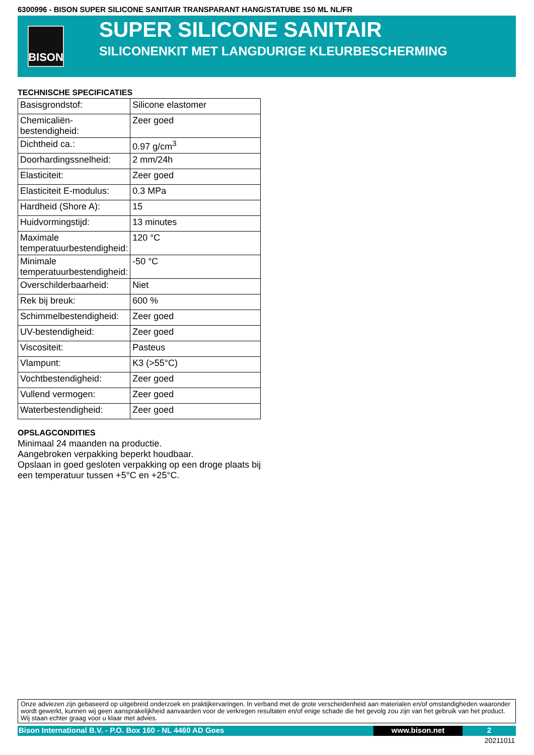6300996 - BISON SUPER SILICONE SANITAIR TRANSPARANT HANG/STATUBE 150 ML NL/FR
BISON
SUPER SILICONE SANITAIR
SILICONENKIT MET LANGDURIGE KLEURBESCHERMING
TECHNISCHE SPECIFICATIES
| Basisgrondstof: | Silicone elastomer |
| Chemicaliën-bestendigheid: | Zeer goed |
| Dichtheid ca.: | 0.97 g/cm<sup>3</sup> |
| Doorhardingssnelheid: | 2 mm/24h |
| Elasticiteit: | Zeer goed |
| Elasticiteit E-modulus: | 0.3 MPa |
| Hardheid (Shore A): | 15 |
| Huidvormingstijd: | 13 minutes |
| Maximale temperatuurbestendigheid: | 120 °C |
| Minimale temperatuurbestendigheid: | -50 °C |
| Overschilderbaarheid: | Niet |
| Rek bij breuk: | 600 % |
| Schimmelbestendigheid: | Zeer goed |
| UV-bestendigheid: | Zeer goed |
| Viscositeit: | Pasteus |
| Vlampunt: | K3 (>55°C) |
| Vochtbestendigheid: | Zeer goed |
| Vullend vermogen: | Zeer goed |
| Waterbestendigheid: | Zeer goed |
OPSLAGCONDITIES
Minimaal 24 maanden na productie.
Aangebroken verpakking beperkt houdbaar.
Opslaan in goed gesloten verpakking op een droge plaats bij een temperatuur tussen +5°C en +25°C.
Onze adviezen zijn gebaseerd op uitgebreid onderzoek en praktijkervaringen. In verband met de grote verscheidenheid aan materialen en/of omstandigheden waaronder wordt gewerkt, kunnen wij geen aansprakelijkheid aanvaarden voor de verkregen resultaten en/of enige schade die het gevolg zou zijn van het gebruik van het product. Wij staan echter graag voor u klaar met advies.
Bison International B.V. - P.O. Box 160 - NL 4460 AD Goes
www.bison.net 2
20211011